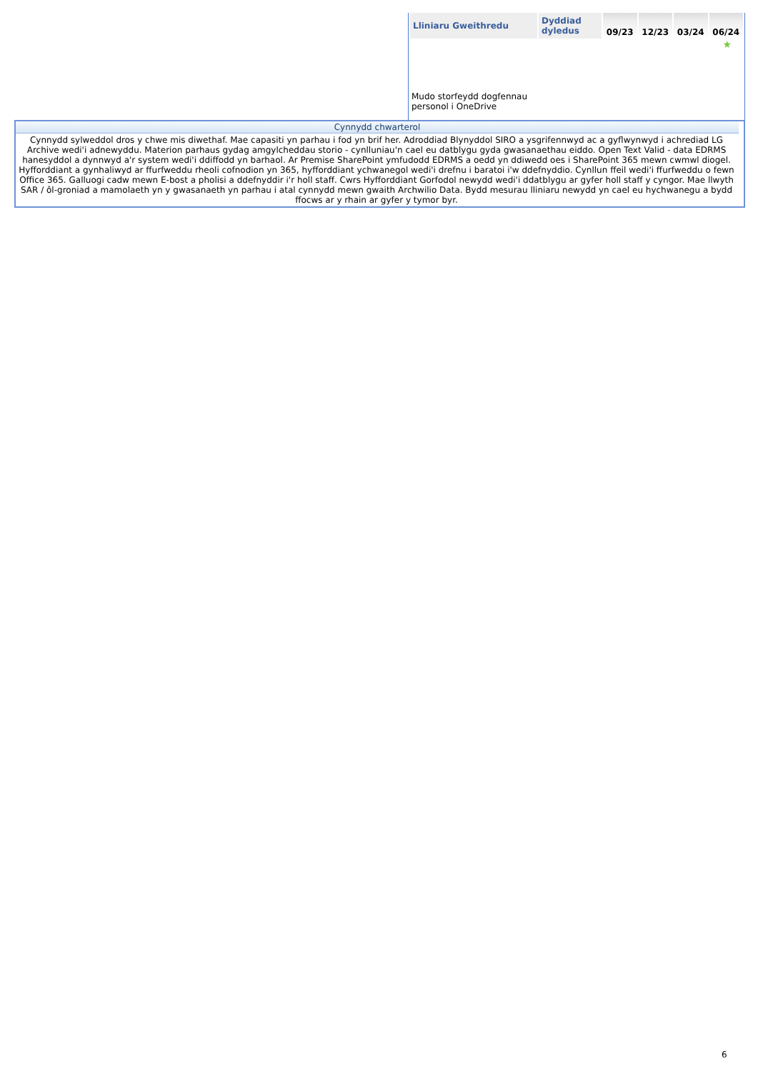| Lliniaru Gweithredu | Dyddiad dyledus | 09/23 | 12/23 | 03/24 | 06/24 |
| --- | --- | --- | --- | --- | --- |
★
Mudo storfeydd dogfennau
personol i OneDrive
Cynnydd chwarterol
Cynnydd sylweddol dros y chwe mis diwethaf. Mae capasiti yn parhau i fod yn brif her. Adroddiad Blynyddol SIRO a ysgrifennwyd ac a gyflwynwyd i achrediad LG Archive wedi'i adnewyddu. Materion parhaus gydag amgylcheddau storio - cynlluniau'n cael eu datblygu gyda gwasanaethau eiddo. Open Text Valid - data EDRMS hanesyddol a dynnwyd a'r system wedi'i ddiffodd yn barhaol. Ar Premise SharePoint ymfudodd EDRMS a oedd yn ddiwedd oes i SharePoint 365 mewn cwmwl diogel. Hyfforddiant a gynhaliwyd ar ffurfweddu rheoli cofnodion yn 365, hyfforddiant ychwanegol wedi'i drefnu i baratoi i'w ddefnyddio. Cynllun ffeil wedi'i ffurfweddu o fewn Office 365. Galluogi cadw mewn E-bost a pholisi a ddefnyddir i'r holl staff. Cwrs Hyfforddiant Gorfodol newydd wedi'i ddatblygu ar gyfer holl staff y cyngor. Mae llwyth SAR / ôl-groniad a mamolaeth yn y gwasanaeth yn parhau i atal cynnydd mewn gwaith Archwilio Data. Bydd mesurau lliniaru newydd yn cael eu hychwanegu a bydd ffocws ar y rhain ar gyfer y tymor byr.
6